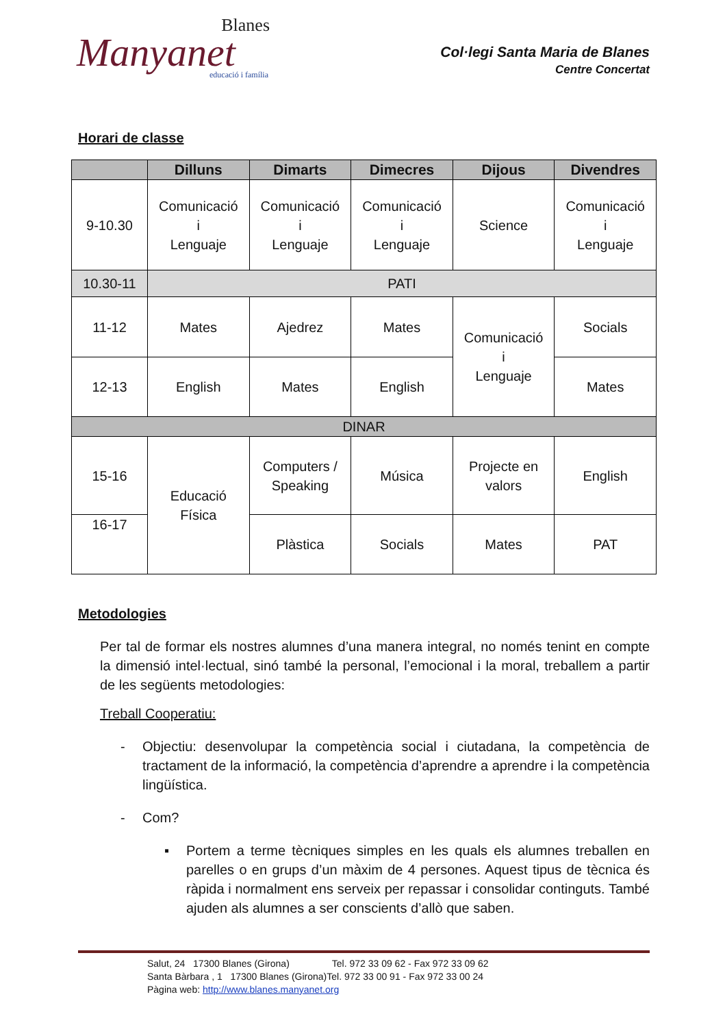Blanes
Manyanet
educació i família
Col·legi Santa Maria de Blanes
Centre Concertat
Horari de classe
| | Dilluns | Dimarts | Dimecres | Dijous | Divendres |
| --- | --- | --- | --- | --- | --- |
| 9-10.30 | Comunicació i Lenguaje | Comunicació i Lenguaje | Comunicació i Lenguaje | Science | Comunicació i Lenguaje |
| 10.30-11 | PATI | | | | |
| 11-12 | Mates | Ajedrez | Mates | Comunicació i Lenguaje | Socials |
| 12-13 | English | Mates | English | | Mates |
| DINAR | | | | | |
| 15-16 | Educació Física | Computers / Speaking | Música | Projecte en valors | English |
| 16-17 | | Plàstica | Socials | Mates | PAT |
Metodologies
Per tal de formar els nostres alumnes d’una manera integral, no només tenint en compte la dimensió intel·lectual, sinó també la personal, l’emocional i la moral, treballem a partir de les següents metodologies:
Treball Cooperatiu:
- Objectiu: desenvolupar la competència social i ciutadana, la competència de tractament de la informació, la competència d’aprendre a aprendre i la competència lingüística.
- Com?
▪ Portem a terme tècniques simples en les quals els alumnes treballen en parelles o en grups d’un màxim de 4 persones. Aquest tipus de tècnica és ràpida i normalment ens serveix per repassar i consolidar continguts. També ajuden als alumnes a ser conscients d’allò que saben.
Salut, 24 17300 Blanes (Girona) Tel. 972 33 09 62 - Fax 972 33 09 62
Santa Bàrbara , 1 17300 Blanes (Girona)Tel. 972 33 00 91 - Fax 972 33 00 24
Pàgina web: http://www.blanes.manyanet.org